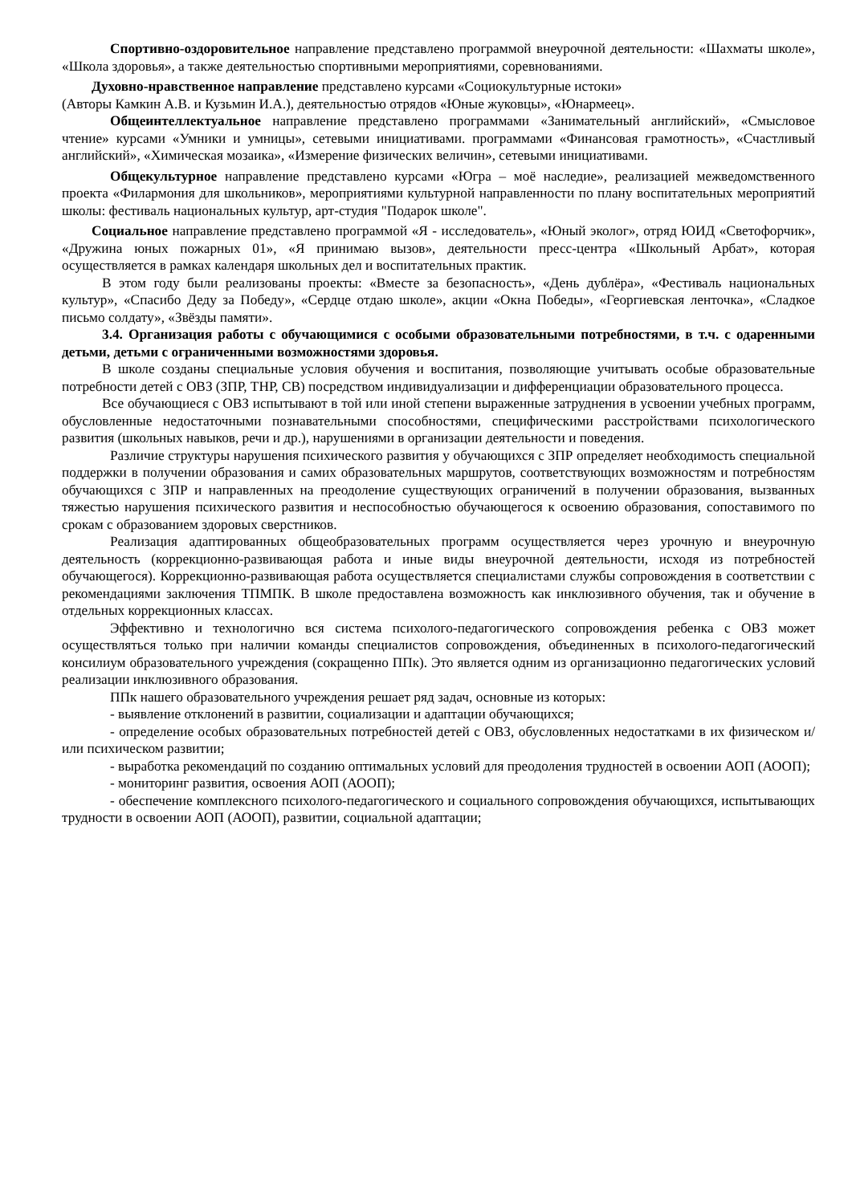Спортивно-оздоровительное направление представлено программой внеурочной деятельности: «Шахматы школе», «Школа здоровья», а также деятельностью спортивными мероприятиями, соревнованиями.
Духовно-нравственное направление представлено курсами «Социокультурные истоки»
(Авторы Камкин А.В. и Кузьмин И.А.), деятельностью отрядов «Юные жуковцы», «Юнармеец».
Общеинтеллектуальное направление представлено программами «Занимательный английский», «Смысловое чтение» курсами «Умники и умницы», сетевыми инициативами. программами «Финансовая грамотность», «Счастливый английский», «Химическая мозаика», «Измерение физических величин», сетевыми инициативами.
Общекультурное направление представлено курсами «Югра – моё наследие», реализацией межведомственного проекта «Филармония для школьников», мероприятиями культурной направленности по плану воспитательных мероприятий школы: фестиваль национальных культур, арт-студия "Подарок школе".
Социальное направление представлено программой «Я - исследователь», «Юный эколог», отряд ЮИД «Светофорчик», «Дружина юных пожарных 01», «Я принимаю вызов», деятельности пресс-центра «Школьный Арбат», которая осуществляется в рамках календаря школьных дел и воспитательных практик.
В этом году были реализованы проекты: «Вместе за безопасность», «День дублёра», «Фестиваль национальных культур», «Спасибо Деду за Победу», «Сердце отдаю школе», акции «Окна Победы», «Георгиевская ленточка», «Сладкое письмо солдату», «Звёзды памяти».
3.4. Организация работы с обучающимися с особыми образовательными потребностями, в т.ч. с одаренными детьми, детьми с ограниченными возможностями здоровья.
В школе созданы специальные условия обучения и воспитания, позволяющие учитывать особые образовательные потребности детей с ОВЗ (ЗПР, ТНР, СВ) посредством индивидуализации и дифференциации образовательного процесса.
Все обучающиеся с ОВЗ испытывают в той или иной степени выраженные затруднения в усвоении учебных программ, обусловленные недостаточными познавательными способностями, специфическими расстройствами психологического развития (школьных навыков, речи и др.), нарушениями в организации деятельности и поведения.
Различие структуры нарушения психического развития у обучающихся с ЗПР определяет необходимость специальной поддержки в получении образования и самих образовательных маршрутов, соответствующих возможностям и потребностям обучающихся с ЗПР и направленных на преодоление существующих ограничений в получении образования, вызванных тяжестью нарушения психического развития и неспособностью обучающегося к освоению образования, сопоставимого по срокам с образованием здоровых сверстников.
Реализация адаптированных общеобразовательных программ осуществляется через урочную и внеурочную деятельность (коррекционно-развивающая работа и иные виды внеурочной деятельности, исходя из потребностей обучающегося). Коррекционно-развивающая работа осуществляется специалистами службы сопровождения в соответствии с рекомендациями заключения ТПМПК. В школе предоставлена возможность как инклюзивного обучения, так и обучение в отдельных коррекционных классах.
Эффективно и технологично вся система психолого-педагогического сопровождения ребенка с ОВЗ может осуществляться только при наличии команды специалистов сопровождения, объединенных в психолого-педагогический консилиум образовательного учреждения (сокращенно ППк). Это является одним из организационно педагогических условий реализации инклюзивного образования.
ППк нашего образовательного учреждения решает ряд задач, основные из которых:
- выявление отклонений в развитии, социализации и адаптации обучающихся;
- определение особых образовательных потребностей детей с ОВЗ, обусловленных недостатками в их физическом и/или психическом развитии;
- выработка рекомендаций по созданию оптимальных условий для преодоления трудностей в освоении АОП (АООП);
- мониторинг развития, освоения АОП (АООП);
- обеспечение комплексного психолого-педагогического и социального сопровождения обучающихся, испытывающих трудности в освоении АОП (АООП), развитии, социальной адаптации;